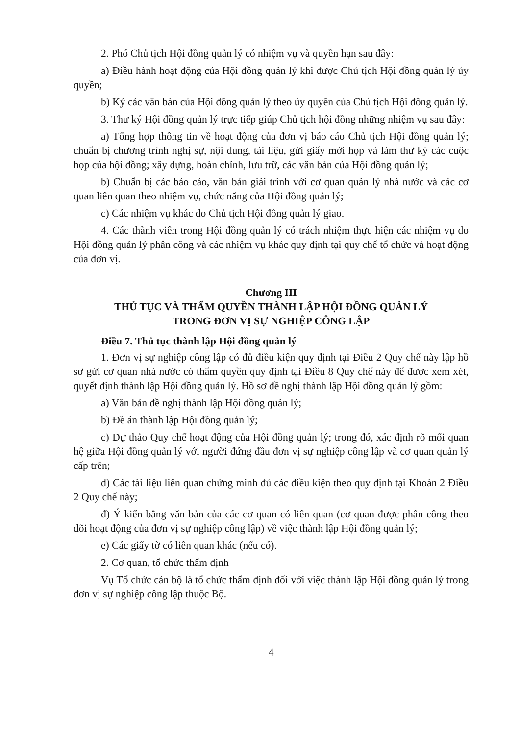2. Phó Chủ tịch Hội đồng quản lý có nhiệm vụ và quyền hạn sau đây:
a) Điều hành hoạt động của Hội đồng quản lý khi được Chủ tịch Hội đồng quản lý ủy quyền;
b) Ký các văn bản của Hội đồng quản lý theo ủy quyền của Chủ tịch Hội đồng quản lý.
3. Thư ký Hội đồng quản lý trực tiếp giúp Chủ tịch hội đồng những nhiệm vụ sau đây:
a) Tổng hợp thông tin về hoạt động của đơn vị báo cáo Chủ tịch Hội đồng quản lý; chuẩn bị chương trình nghị sự, nội dung, tài liệu, gửi giấy mời họp và làm thư ký các cuộc họp của hội đồng; xây dựng, hoàn chỉnh, lưu trữ, các văn bản của Hội đồng quản lý;
b) Chuẩn bị các báo cáo, văn bản giải trình với cơ quan quản lý nhà nước và các cơ quan liên quan theo nhiệm vụ, chức năng của Hội đồng quản lý;
c) Các nhiệm vụ khác do Chủ tịch Hội đồng quản lý giao.
4. Các thành viên trong Hội đồng quản lý có trách nhiệm thực hiện các nhiệm vụ do Hội đồng quản lý phân công và các nhiệm vụ khác quy định tại quy chế tổ chức và hoạt động của đơn vị.
Chương III
THỦ TỤC VÀ THẨM QUYỀN THÀNH LẬP HỘI ĐỒNG QUẢN LÝ
TRONG ĐƠN VỊ SỰ NGHIỆP CÔNG LẬP
Điều 7. Thủ tục thành lập Hội đồng quản lý
1. Đơn vị sự nghiệp công lập có đủ điều kiện quy định tại Điều 2 Quy chế này lập hồ sơ gửi cơ quan nhà nước có thẩm quyền quy định tại Điều 8 Quy chế này để được xem xét, quyết định thành lập Hội đồng quản lý. Hồ sơ đề nghị thành lập Hội đồng quản lý gồm:
a) Văn bản đề nghị thành lập Hội đồng quản lý;
b) Đề án thành lập Hội đồng quản lý;
c) Dự thảo Quy chế hoạt động của Hội đồng quản lý; trong đó, xác định rõ mối quan hệ giữa Hội đồng quản lý với người đứng đầu đơn vị sự nghiệp công lập và cơ quan quản lý cấp trên;
d) Các tài liệu liên quan chứng minh đủ các điều kiện theo quy định tại Khoản 2 Điều 2 Quy chế này;
đ) Ý kiến bằng văn bản của các cơ quan có liên quan (cơ quan được phân công theo dõi hoạt động của đơn vị sự nghiệp công lập) về việc thành lập Hội đồng quản lý;
e) Các giấy tờ có liên quan khác (nếu có).
2. Cơ quan, tổ chức thẩm định
Vụ Tổ chức cán bộ là tổ chức thẩm định đối với việc thành lập Hội đồng quản lý trong đơn vị sự nghiệp công lập thuộc Bộ.
4